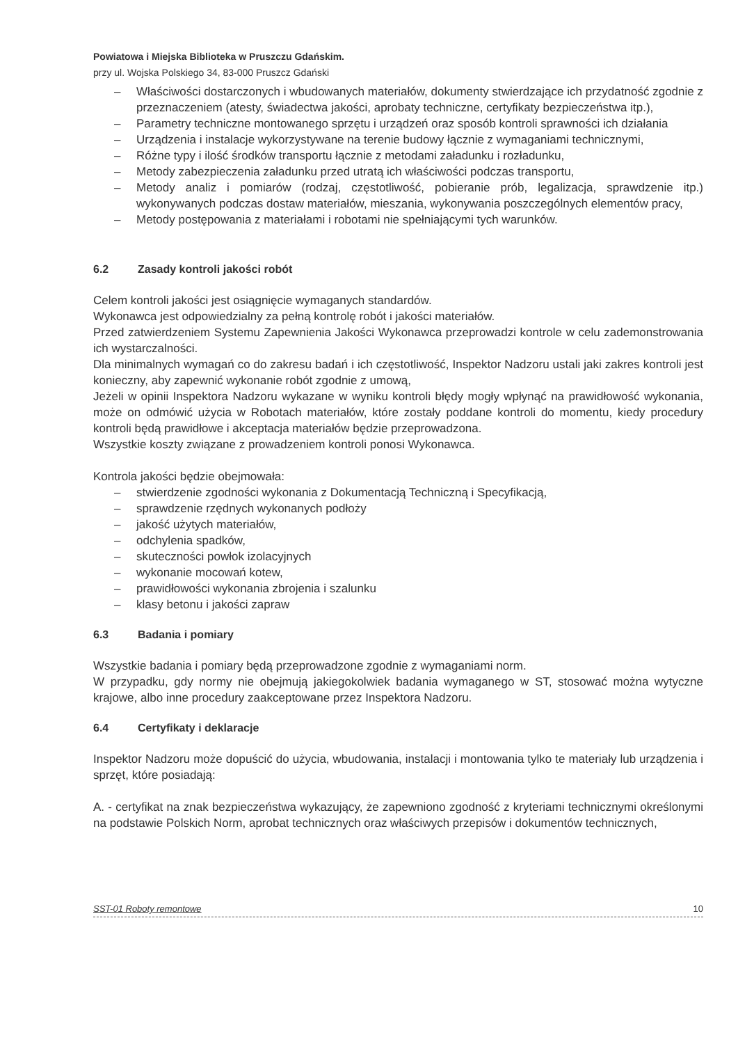Powiatowa i Miejska Biblioteka w Pruszczu Gdańskim.
przy ul. Wojska Polskiego 34, 83-000 Pruszcz Gdański
– Właściwości dostarczonych i wbudowanych materiałów, dokumenty stwierdzające ich przydatność zgodnie z przeznaczeniem (atesty, świadectwa jakości, aprobaty techniczne, certyfikaty bezpieczeństwa itp.),
– Parametry techniczne montowanego sprzętu i urządzeń oraz sposób kontroli sprawności ich działania
– Urządzenia i instalacje wykorzystywane na terenie budowy łącznie z wymaganiami technicznymi,
– Różne typy i ilość środków transportu łącznie z metodami załadunku i rozładunku,
– Metody zabezpieczenia załadunku przed utratą ich właściwości podczas transportu,
– Metody analiz i pomiarów (rodzaj, częstotliwość, pobieranie prób, legalizacja, sprawdzenie itp.) wykonywanych podczas dostaw materiałów, mieszania, wykonywania poszczególnych elementów pracy,
– Metody postępowania z materiałami i robotami nie spełniającymi tych warunków.
6.2 Zasady kontroli jakości robót
Celem kontroli jakości jest osiągnięcie wymaganych standardów.
Wykonawca jest odpowiedzialny za pełną kontrolę robót i jakości materiałów.
Przed zatwierdzeniem Systemu Zapewnienia Jakości Wykonawca przeprowadzi kontrole w celu zademonstrowania ich wystarczalności.
Dla minimalnych wymagań co do zakresu badań i ich częstotliwość, Inspektor Nadzoru ustali jaki zakres kontroli jest konieczny, aby zapewnić wykonanie robót zgodnie z umową,
Jeżeli w opinii Inspektora Nadzoru wykazane w wyniku kontroli błędy mogły wpłynąć na prawidłowość wykonania, może on odmówić użycia w Robotach materiałów, które zostały poddane kontroli do momentu, kiedy procedury kontroli będą prawidłowe i akceptacja materiałów będzie przeprowadzona.
Wszystkie koszty związane z prowadzeniem kontroli ponosi Wykonawca.
Kontrola jakości będzie obejmowała:
– stwierdzenie zgodności wykonania z Dokumentacją Techniczną i Specyfikacją,
– sprawdzenie rzędnych wykonanych podłoży
– jakość użytych materiałów,
– odchylenia spadków,
– skuteczności powłok izolacyjnych
– wykonanie mocowań kotew,
– prawidłowości wykonania zbrojenia i szalunku
– klasy betonu i jakości zapraw
6.3 Badania i pomiary
Wszystkie badania i pomiary będą przeprowadzone zgodnie z wymaganiami norm.
W przypadku, gdy normy nie obejmują jakiegokolwiek badania wymaganego w ST, stosować można wytyczne krajowe, albo inne procedury zaakceptowane przez Inspektora Nadzoru.
6.4 Certyfikaty i deklaracje
Inspektor Nadzoru może dopuścić do użycia, wbudowania, instalacji i montowania tylko te materiały lub urządzenia i sprzęt, które posiadają:
A. - certyfikat na znak bezpieczeństwa wykazujący, że zapewniono zgodność z kryteriami technicznymi określonymi na podstawie Polskich Norm, aprobat technicznych oraz właściwych przepisów i dokumentów technicznych,
SST-01 Roboty remontowe 10